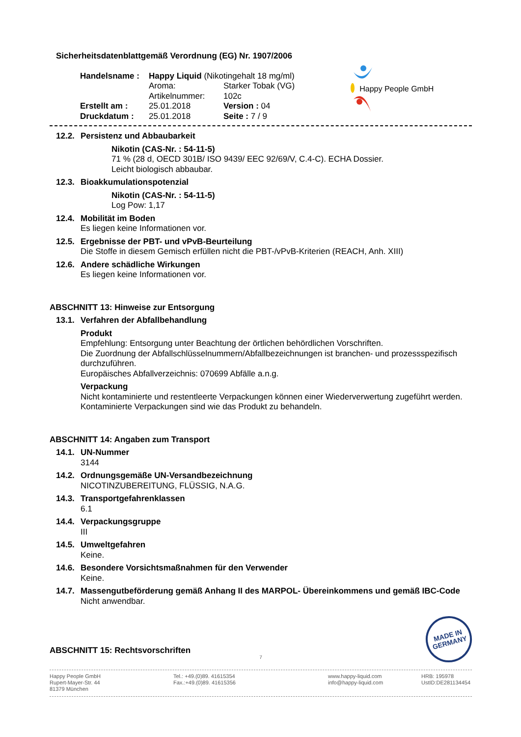Sicherheitsdatenblattgemäß Verordnung (EG) Nr. 1907/2006
| Handelsname : | Happy Liquid (Nikotingehalt 18 mg/ml) | |
| | Aroma: | Starker Tobak (VG) |
| | Artikelnummer: | 102c |
| Erstellt am : | 25.01.2018 | Version : 04 |
| Druckdatum : | 25.01.2018 | Seite : 7 / 9 |
Happy People GmbH
12.2.
Persistenz und Abbaubarkeit
Nikotin (CAS-Nr. : 54-11-5)
71 % (28 d, OECD 301B/ ISO 9439/ EEC 92/69/V, C.4-C). ECHA Dossier.
Leicht biologisch abbaubar.
12.3.
Bioakkumulationspotenzial
Nikotin (CAS-Nr. : 54-11-5)
Log Pow: 1,17
12.4.
Mobilität im Boden
Es liegen keine Informationen vor.
12.5.
Ergebnisse der PBT- und vPvB-Beurteilung
Die Stoffe in diesem Gemisch erfüllen nicht die PBT-/vPvB-Kriterien (REACH, Anh. XIII)
12.6.
Andere schädliche Wirkungen
Es liegen keine Informationen vor.
ABSCHNITT 13: Hinweise zur Entsorgung
13.1.
Verfahren der Abfallbehandlung
Produkt
Empfehlung: Entsorgung unter Beachtung der örtlichen behördlichen Vorschriften.
Die Zuordnung der Abfallschlüsselnummern/Abfallbezeichnungen ist branchen- und prozessspezifisch durchzuführen.
Europäisches Abfallverzeichnis: 070699 Abfälle a.n.g.
Verpackung
Nicht kontaminierte und restentleerte Verpackungen können einer Wiederverwertung zugeführt werden. Kontaminierte Verpackungen sind wie das Produkt zu behandeln.
ABSCHNITT 14: Angaben zum Transport
14.1.
UN-Nummer
3144
14.2.
Ordnungsgemäße UN-Versandbezeichnung
NICOTINZUBEREITUNG, FLÜSSIG, N.A.G.
14.3.
Transportgefahrenklassen
6.1
14.4.
Verpackungsgruppe
III
14.5.
Umweltgefahren
Keine.
14.6.
Besondere Vorsichtsmaßnahmen für den Verwender
Keine.
14.7.
Massengutbeförderung gemäß Anhang II des MARPOL- Übereinkommens und gemäß IBC-Code
Nicht anwendbar.
ABSCHNITT 15: Rechtsvorschriften
MADE IN
GERMANY
7
Happy People GmbH
Rupert-Mayer-Str. 44
81379 München
Tel.: +49.(0)89. 41615354
Fax.:+49.(0)89. 41615356
www.happy-liquid.com
info@happy-liquid.com
HRB: 195978
UstID:DE281134454